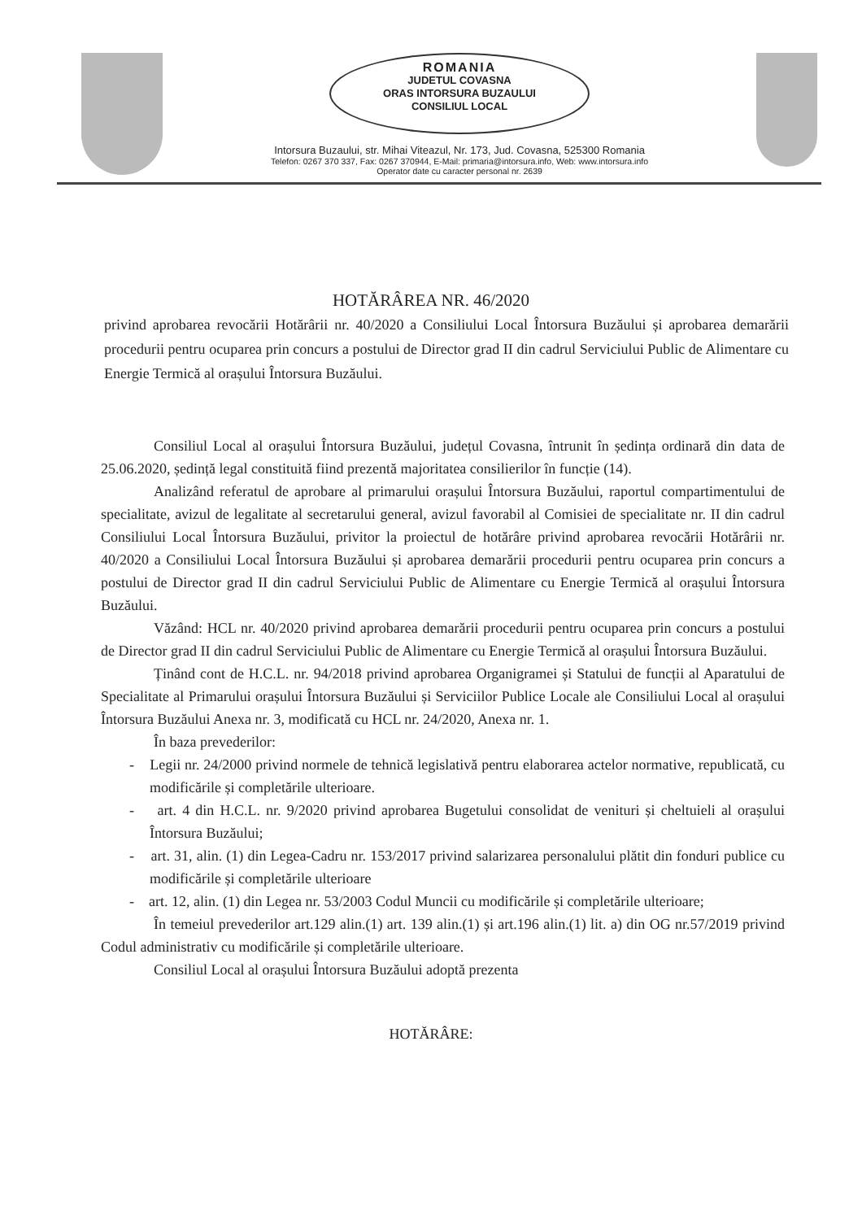ROMANIA
JUDETUL COVASNA
ORAS INTORSURA BUZAULUI
CONSILIUL LOCAL
Intorsura Buzaului, str. Mihai Viteazul, Nr. 173, Jud. Covasna, 525300 Romania
Telefon: 0267 370 337, Fax: 0267 370944, E-Mail: primaria@intorsura.info, Web: www.intorsura.info
Operator date cu caracter personal nr. 2639
HOTĂRÂREA NR. 46/2020
privind aprobarea revocării Hotărârii nr. 40/2020 a Consiliului Local Întorsura Buzăului și aprobarea demarării procedurii pentru ocuparea prin concurs a postului de Director grad II din cadrul Serviciului Public de Alimentare cu Energie Termică al orașului Întorsura Buzăului.
Consiliul Local al orașului Întorsura Buzăului, județul Covasna, întrunit în ședința ordinară din data de 25.06.2020, ședință legal constituită fiind prezentă majoritatea consilierilor în funcție (14).
Analizând referatul de aprobare al primarului orașului Întorsura Buzăului, raportul compartimentului de specialitate, avizul de legalitate al secretarului general, avizul favorabil al Comisiei de specialitate nr. II din cadrul Consiliului Local Întorsura Buzăului, privitor la proiectul de hotărâre privind aprobarea revocării Hotărârii nr. 40/2020 a Consiliului Local Întorsura Buzăului și aprobarea demarării procedurii pentru ocuparea prin concurs a postului de Director grad II din cadrul Serviciului Public de Alimentare cu Energie Termică al orașului Întorsura Buzăului.
Văzând: HCL nr. 40/2020 privind aprobarea demarării procedurii pentru ocuparea prin concurs a postului de Director grad II din cadrul Serviciului Public de Alimentare cu Energie Termică al orașului Întorsura Buzăului.
Ținând cont de H.C.L. nr. 94/2018 privind aprobarea Organigramei și Statului de funcții al Aparatului de Specialitate al Primarului orașului Întorsura Buzăului și Serviciilor Publice Locale ale Consiliului Local al orașului Întorsura Buzăului Anexa nr. 3, modificată cu HCL nr. 24/2020, Anexa nr. 1.
În baza prevederilor:
- Legii nr. 24/2000 privind normele de tehnică legislativă pentru elaborarea actelor normative, republicată, cu modificările și completările ulterioare.
- art. 4 din H.C.L. nr. 9/2020 privind aprobarea Bugetului consolidat de venituri și cheltuieli al orașului Întorsura Buzăului;
- art. 31, alin. (1) din Legea-Cadru nr. 153/2017 privind salarizarea personalului plătit din fonduri publice cu modificările și completările ulterioare
- art. 12, alin. (1) din Legea nr. 53/2003 Codul Muncii cu modificările și completările ulterioare;
În temeiul prevederilor art.129 alin.(1) art. 139 alin.(1) și art.196 alin.(1) lit. a) din OG nr.57/2019 privind Codul administrativ cu modificările și completările ulterioare.
Consiliul Local al orașului Întorsura Buzăului adoptă prezenta
HOTĂRÂRE: